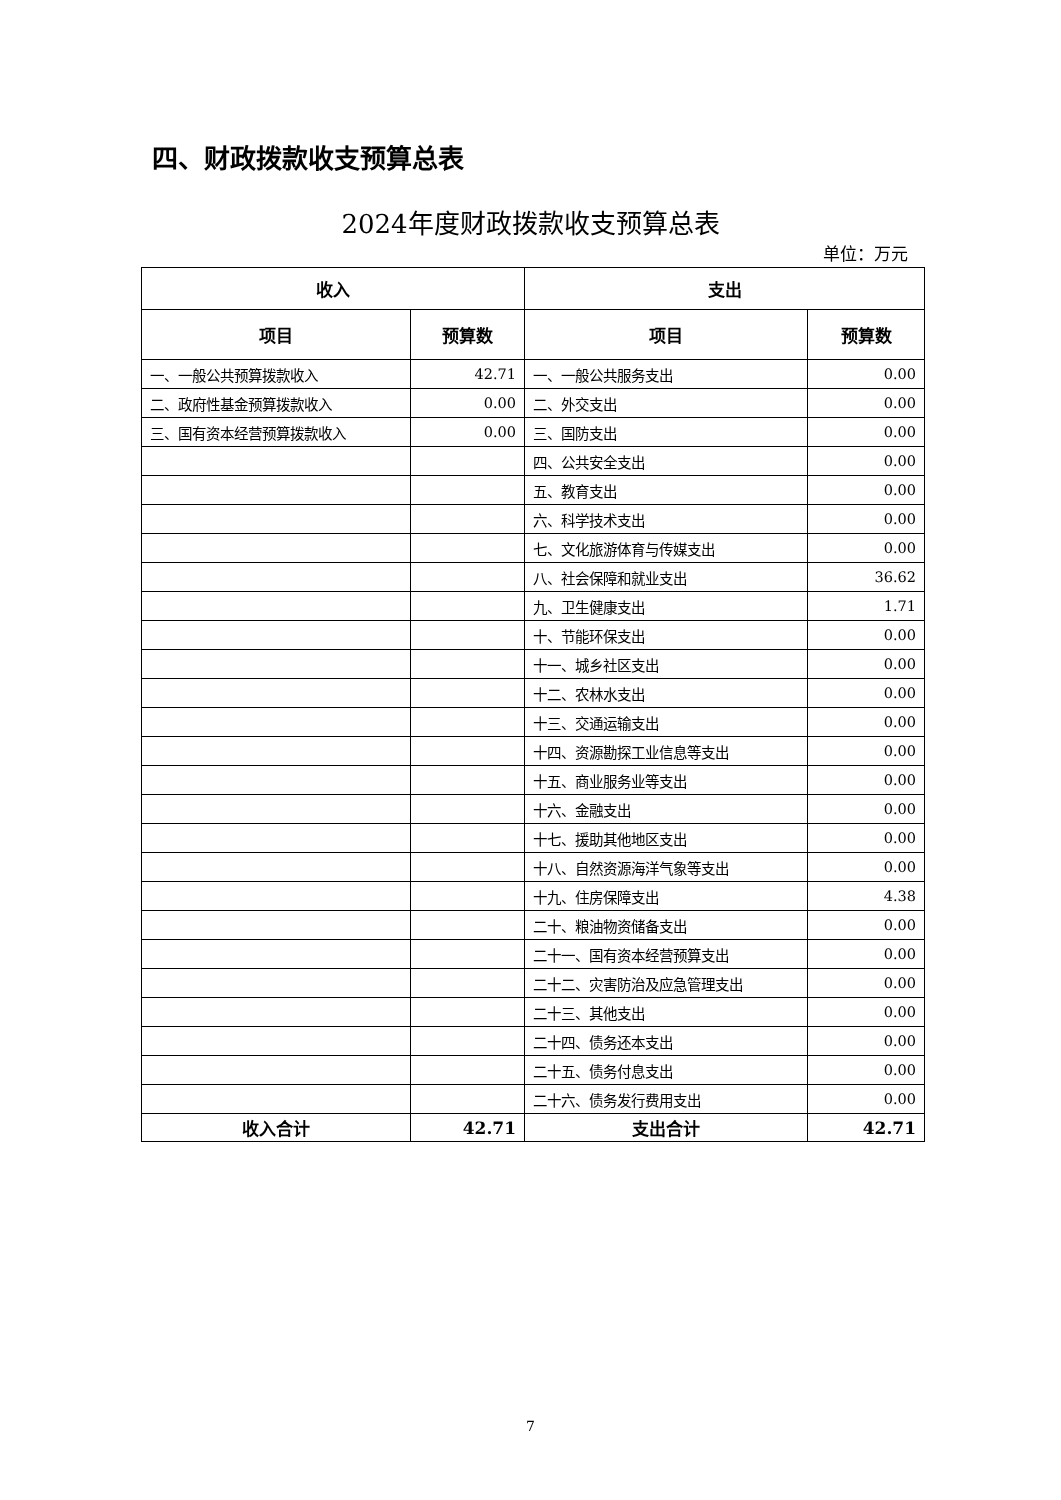四、财政拨款收支预算总表
2024年度财政拨款收支预算总表
单位：万元
| 收入 | | 支出 | |
| --- | --- | --- | --- |
| 项目 | 预算数 | 项目 | 预算数 |
| 一、一般公共预算拨款收入 | 42.71 | 一、一般公共服务支出 | 0.00 |
| 二、政府性基金预算拨款收入 | 0.00 | 二、外交支出 | 0.00 |
| 三、国有资本经营预算拨款收入 | 0.00 | 三、国防支出 | 0.00 |
| | | 四、公共安全支出 | 0.00 |
| | | 五、教育支出 | 0.00 |
| | | 六、科学技术支出 | 0.00 |
| | | 七、文化旅游体育与传媒支出 | 0.00 |
| | | 八、社会保障和就业支出 | 36.62 |
| | | 九、卫生健康支出 | 1.71 |
| | | 十、节能环保支出 | 0.00 |
| | | 十一、城乡社区支出 | 0.00 |
| | | 十二、农林水支出 | 0.00 |
| | | 十三、交通运输支出 | 0.00 |
| | | 十四、资源勘探工业信息等支出 | 0.00 |
| | | 十五、商业服务业等支出 | 0.00 |
| | | 十六、金融支出 | 0.00 |
| | | 十七、援助其他地区支出 | 0.00 |
| | | 十八、自然资源海洋气象等支出 | 0.00 |
| | | 十九、住房保障支出 | 4.38 |
| | | 二十、粮油物资储备支出 | 0.00 |
| | | 二十一、国有资本经营预算支出 | 0.00 |
| | | 二十二、灾害防治及应急管理支出 | 0.00 |
| | | 二十三、其他支出 | 0.00 |
| | | 二十四、债务还本支出 | 0.00 |
| | | 二十五、债务付息支出 | 0.00 |
| | | 二十六、债务发行费用支出 | 0.00 |
| 收入合计 | 42.71 | 支出合计 | 42.71 |
7